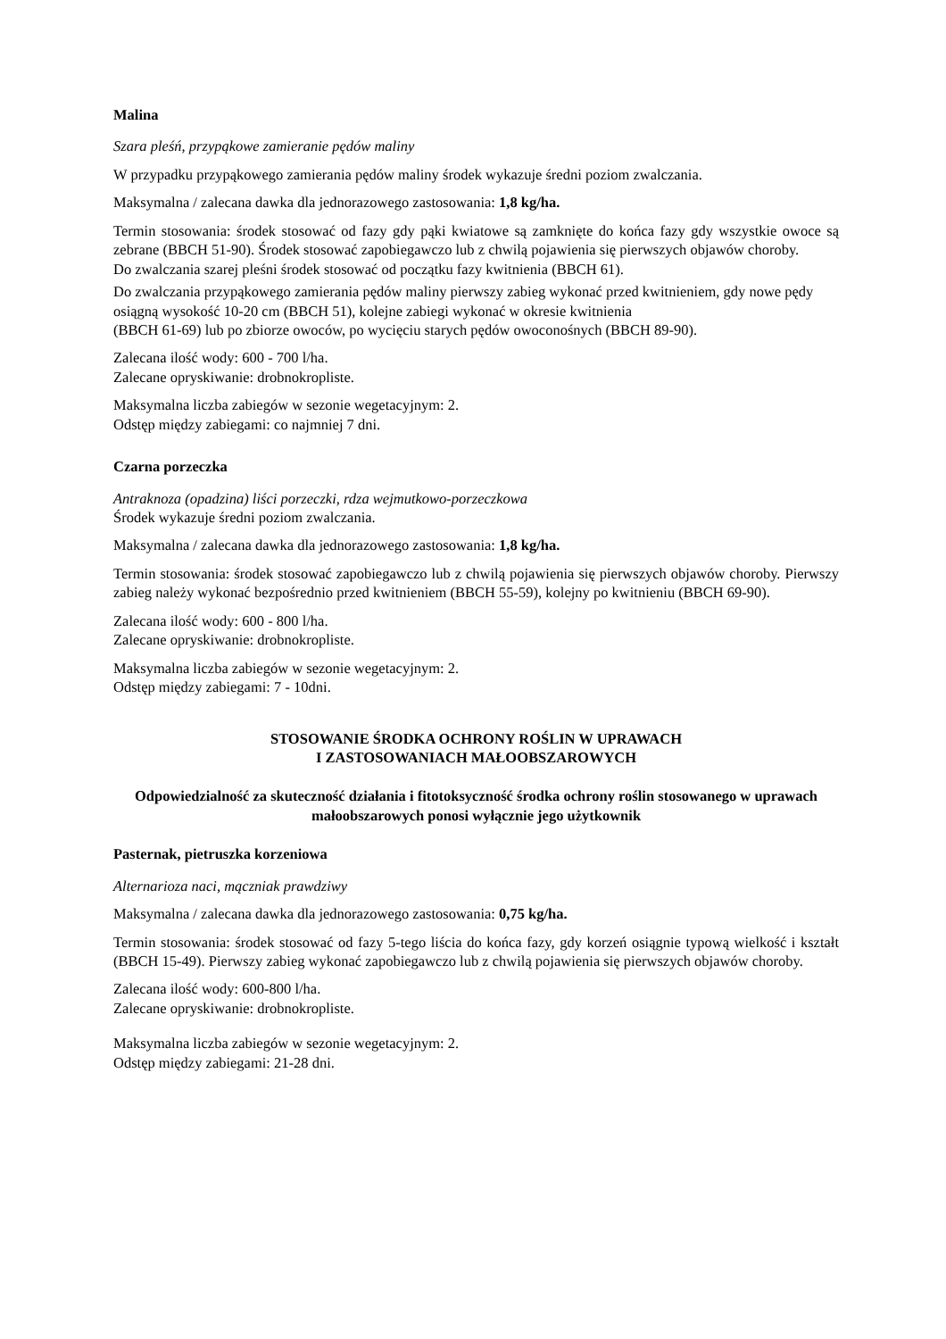Malina
Szara pleśń, przypąkowe zamieranie pędów maliny
W przypadku przypąkowego zamierania pędów maliny środek wykazuje średni poziom zwalczania.
Maksymalna / zalecana dawka dla jednorazowego zastosowania: 1,8 kg/ha.
Termin stosowania: środek stosować od fazy gdy pąki kwiatowe są zamknięte do końca fazy gdy wszystkie owoce są zebrane (BBCH 51-90). Środek stosować zapobiegawczo lub z chwilą pojawienia się pierwszych objawów choroby.
Do zwalczania szarej pleśni środek stosować od początku fazy kwitnienia (BBCH 61).
Do zwalczania przypąkowego zamierania pędów maliny pierwszy zabieg wykonać przed kwitnieniem, gdy nowe pędy osiągną wysokość 10-20 cm (BBCH 51), kolejne zabiegi wykonać w okresie kwitnienia
(BBCH 61-69) lub po zbiorze owoców, po wycięciu starych pędów owoconośnych (BBCH 89-90).
Zalecana ilość wody: 600 - 700 l/ha.
Zalecane opryskiwanie: drobnokropliste.
Maksymalna liczba zabiegów w sezonie wegetacyjnym: 2.
Odstęp między zabiegami: co najmniej 7 dni.
Czarna porzeczka
Antraknoza (opadzina) liści porzeczki, rdza wejmutkowo-porzeczkowa
Środek wykazuje średni poziom zwalczania.
Maksymalna / zalecana dawka dla jednorazowego zastosowania: 1,8 kg/ha.
Termin stosowania: środek stosować zapobiegawczo lub z chwilą pojawienia się pierwszych objawów choroby. Pierwszy zabieg należy wykonać bezpośrednio przed kwitnieniem (BBCH 55-59), kolejny po kwitnieniu (BBCH 69-90).
Zalecana ilość wody: 600 - 800 l/ha.
Zalecane opryskiwanie: drobnokropliste.
Maksymalna liczba zabiegów w sezonie wegetacyjnym: 2.
Odstęp między zabiegami: 7 - 10dni.
STOSOWANIE ŚRODKA OCHRONY ROŚLIN W UPRAWACH
I ZASTOSOWANIACH MAŁOOBSZAROWYCH
Odpowiedzialność za skuteczność działania i fitotoksyczność środka ochrony roślin stosowanego w uprawach małoobszarowych ponosi wyłącznie jego użytkownik
Pasternak, pietruszka korzeniowa
Alternarioza naci, mączniak prawdziwy
Maksymalna / zalecana dawka dla jednorazowego zastosowania: 0,75 kg/ha.
Termin stosowania: środek stosować od fazy 5-tego liścia do końca fazy, gdy korzeń osiągnie typową wielkość i kształt (BBCH 15-49). Pierwszy zabieg wykonać zapobiegawczo lub z chwilą pojawienia się pierwszych objawów choroby.
Zalecana ilość wody: 600-800 l/ha.
Zalecane opryskiwanie: drobnokropliste.
Maksymalna liczba zabiegów w sezonie wegetacyjnym: 2.
Odstęp między zabiegami: 21-28 dni.